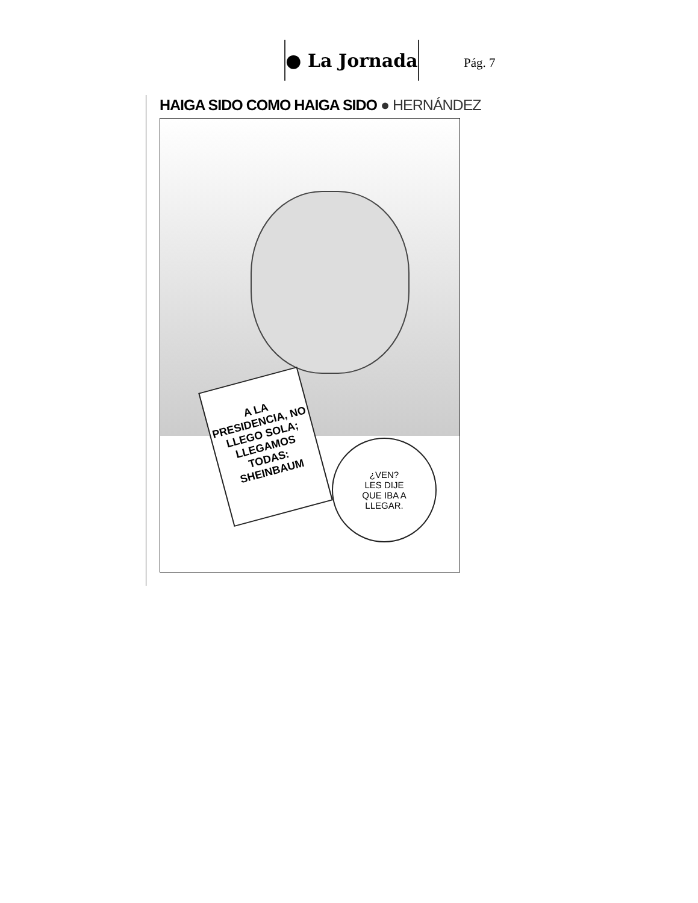● La Jornada
Pág. 7
HAIGA SIDO COMO HAIGA SIDO ● HERNÁNDEZ
A LA PRESIDENCIA, NO LLEGO SOLA; LLEGAMOS TODAS: SHEINBAUM
¿VEN?
LES DIJE
QUE IBA A
LLEGAR.